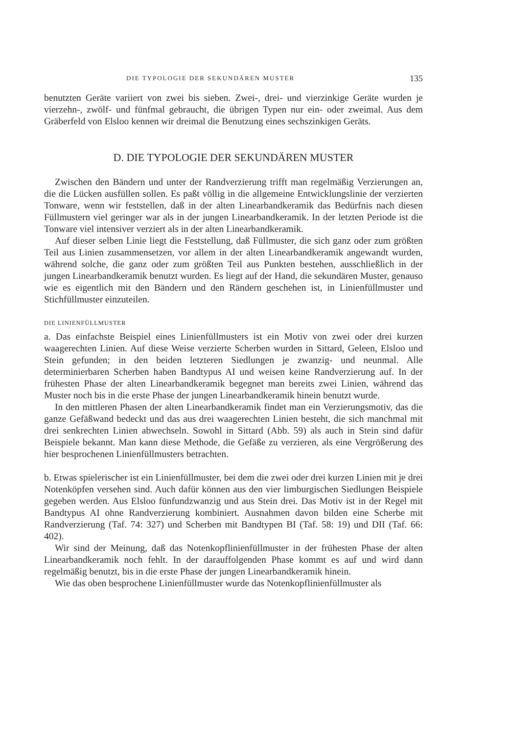DIE TYPOLOGIE DER SEKUNDÄREN MUSTER 135
benutzten Geräte variiert von zwei bis sieben. Zwei-, drei- und vierzinkige Geräte wurden je vierzehn-, zwölf- und fünfmal gebraucht, die übrigen Typen nur ein- oder zweimal. Aus dem Gräberfeld von Elsloo kennen wir dreimal die Benutzung eines sechszinkigen Geräts.
D. DIE TYPOLOGIE DER SEKUNDÄREN MUSTER
Zwischen den Bändern und unter der Randverzierung trifft man regelmäßig Verzierungen an, die die Lücken ausfüllen sollen. Es paßt völlig in die allgemeine Entwicklungslinie der verzierten Tonware, wenn wir feststellen, daß in der alten Linearbandkeramik das Bedürfnis nach diesen Füllmustern viel geringer war als in der jungen Linearbandkeramik. In der letzten Periode ist die Tonware viel intensiver verziert als in der alten Linearbandkeramik.
Auf dieser selben Linie liegt die Feststellung, daß Füllmuster, die sich ganz oder zum größten Teil aus Linien zusammensetzen, vor allem in der alten Linearbandkeramik angewandt wurden, während solche, die ganz oder zum größten Teil aus Punkten bestehen, ausschließlich in der jungen Linearbandkeramik benutzt wurden. Es liegt auf der Hand, die sekundären Muster, genauso wie es eigentlich mit den Bändern und den Rändern geschehen ist, in Linienfüllmuster und Stichfüllmuster einzuteilen.
DIE LINIENFÜLLMUSTER
a. Das einfachste Beispiel eines Linienfüllmusters ist ein Motiv von zwei oder drei kurzen waagerechten Linien. Auf diese Weise verzierte Scherben wurden in Sittard, Geleen, Elsloo und Stein gefunden; in den beiden letzteren Siedlungen je zwanzig- und neunmal. Alle determinierbaren Scherben haben Bandtypus AI und weisen keine Randverzierung auf. In der frühesten Phase der alten Linearbandkeramik begegnet man bereits zwei Linien, während das Muster noch bis in die erste Phase der jungen Linearbandkeramik hinein benutzt wurde.
In den mittleren Phasen der alten Linearbandkeramik findet man ein Verzierungsmotiv, das die ganze Gefäßwand bedeckt und das aus drei waagerechten Linien besteht, die sich manchmal mit drei senkrechten Linien abwechseln. Sowohl in Sittard (Abb. 59) als auch in Stein sind dafür Beispiele bekannt. Man kann diese Methode, die Gefäße zu verzieren, als eine Vergrößerung des hier besprochenen Linienfüllmusters betrachten.
b. Etwas spielerischer ist ein Linienfüllmuster, bei dem die zwei oder drei kurzen Linien mit je drei Notenköpfen versehen sind. Auch dafür können aus den vier limburgischen Siedlungen Beispiele gegeben werden. Aus Elsloo fünfundzwanzig und aus Stein drei. Das Motiv ist in der Regel mit Bandtypus AI ohne Randverzierung kombiniert. Ausnahmen davon bilden eine Scherbe mit Randverzierung (Taf. 74: 327) und Scherben mit Bandtypen BI (Taf. 58: 19) und DII (Taf. 66: 402).
Wir sind der Meinung, daß das Notenkopflinienfüllmuster in der frühesten Phase der alten Linearbandkeramik noch fehlt. In der darauffolgenden Phase kommt es auf und wird dann regelmäßig benutzt, bis in die erste Phase der jungen Linearbandkeramik hinein.
Wie das oben besprochene Linienfüllmuster wurde das Notenkopflinienfüllmuster als